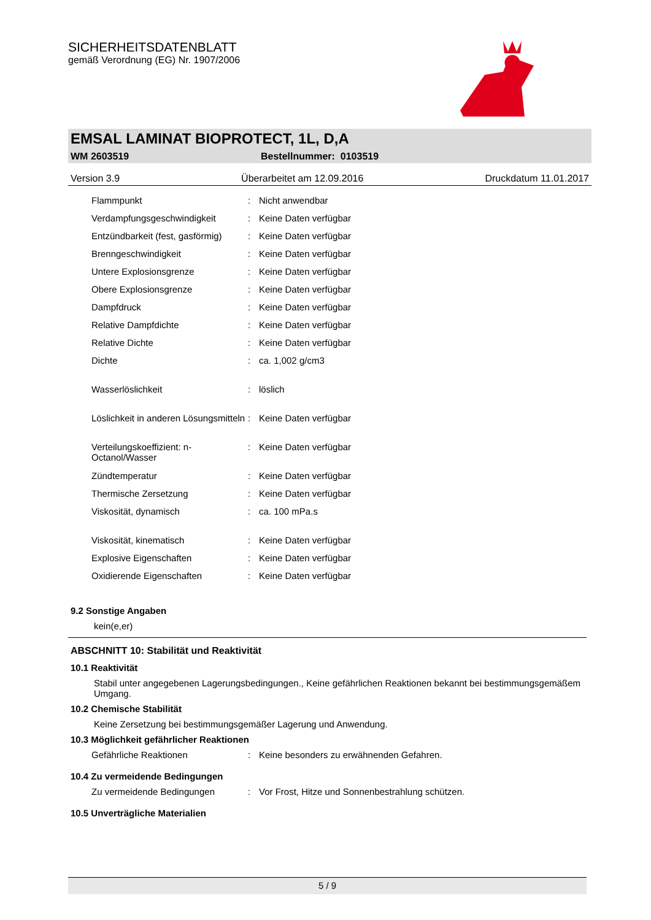SICHERHEITSDATENBLATT
gemäß Verordnung (EG) Nr. 1907/2006
EMSAL LAMINAT BIOPROTECT, 1L, D,A
WM 2603519 Bestellnummer: 0103519
Version 3.9 Überarbeitet am 12.09.2016 Druckdatum 11.01.2017
| Flammpunkt | : | Nicht anwendbar |
| Verdampfungsgeschwindigkeit | : | Keine Daten verfügbar |
| Entzündbarkeit (fest, gasförmig) | : | Keine Daten verfügbar |
| Brenngeschwindigkeit | : | Keine Daten verfügbar |
| Untere Explosionsgrenze | : | Keine Daten verfügbar |
| Obere Explosionsgrenze | : | Keine Daten verfügbar |
| Dampfdruck | : | Keine Daten verfügbar |
| Relative Dampfdichte | : | Keine Daten verfügbar |
| Relative Dichte | : | Keine Daten verfügbar |
| Dichte | : | ca. 1,002 g/cm3 |
| Wasserlöslichkeit | : | löslich |
| Löslichkeit in anderen Lösungsmitteln | : | Keine Daten verfügbar |
| Verteilungskoeffizient: n-Octanol/Wasser | : | Keine Daten verfügbar |
| Zündtemperatur | : | Keine Daten verfügbar |
| Thermische Zersetzung | : | Keine Daten verfügbar |
| Viskosität, dynamisch | : | ca. 100 mPa.s |
| Viskosität, kinematisch | : | Keine Daten verfügbar |
| Explosive Eigenschaften | : | Keine Daten verfügbar |
| Oxidierende Eigenschaften | : | Keine Daten verfügbar |
9.2 Sonstige Angaben
kein(e,er)
ABSCHNITT 10: Stabilität und Reaktivität
10.1 Reaktivität
Stabil unter angegebenen Lagerungsbedingungen., Keine gefährlichen Reaktionen bekannt bei bestimmungsgemäßem Umgang.
10.2 Chemische Stabilität
Keine Zersetzung bei bestimmungsgemäßer Lagerung und Anwendung.
10.3 Möglichkeit gefährlicher Reaktionen
| Gefährliche Reaktionen | : | Keine besonders zu erwähnenden Gefahren. |
10.4 Zu vermeidende Bedingungen
| Zu vermeidende Bedingungen | : | Vor Frost, Hitze und Sonnenbestrahlung schützen. |
10.5 Unverträgliche Materialien
5 / 9